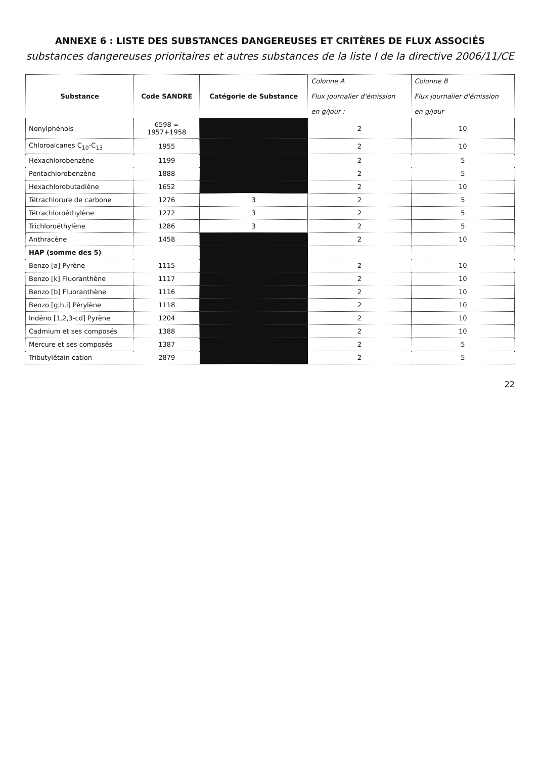ANNEXE 6 : LISTE DES SUBSTANCES DANGEREUSES ET CRITÈRES DE FLUX ASSOCIÉS
substances dangereuses prioritaires et autres substances de la liste I de la directive 2006/11/CE
| Substance | Code SANDRE | Catégorie de Substance | Colonne A Flux journalier d'émission en g/jour : | Colonne B Flux journalier d'émission en g/jour |
| --- | --- | --- | --- | --- |
| Nonylphénols | 6598 = 1957+1958 | | 2 | 10 |
| Chloroalcanes C<sub>10</sub>-C<sub>13</sub> | 1955 | | 2 | 10 |
| Hexachlorobenzène | 1199 | | 2 | 5 |
| Pentachlorobenzène | 1888 | | 2 | 5 |
| Hexachlorobutadiène | 1652 | | 2 | 10 |
| Tétrachlorure de carbone | 1276 | 3 | 2 | 5 |
| Tétrachloroéthylène | 1272 | 3 | 2 | 5 |
| Trichloroéthylène | 1286 | 3 | 2 | 5 |
| Anthracène | 1458 | | 2 | 10 |
| HAP (somme des 5) | | | | |
| Benzo [a] Pyrène | 1115 | | 2 | 10 |
| Benzo [k] Fluoranthène | 1117 | | 2 | 10 |
| Benzo [b] Fluoranthène | 1116 | | 2 | 10 |
| Benzo [g,h,i] Pérylène | 1118 | | 2 | 10 |
| Indéno [1,2,3-cd] Pyrène | 1204 | | 2 | 10 |
| Cadmium et ses composés | 1388 | | 2 | 10 |
| Mercure et ses composés | 1387 | | 2 | 5 |
| Tributylétain cation | 2879 | | 2 | 5 |
22